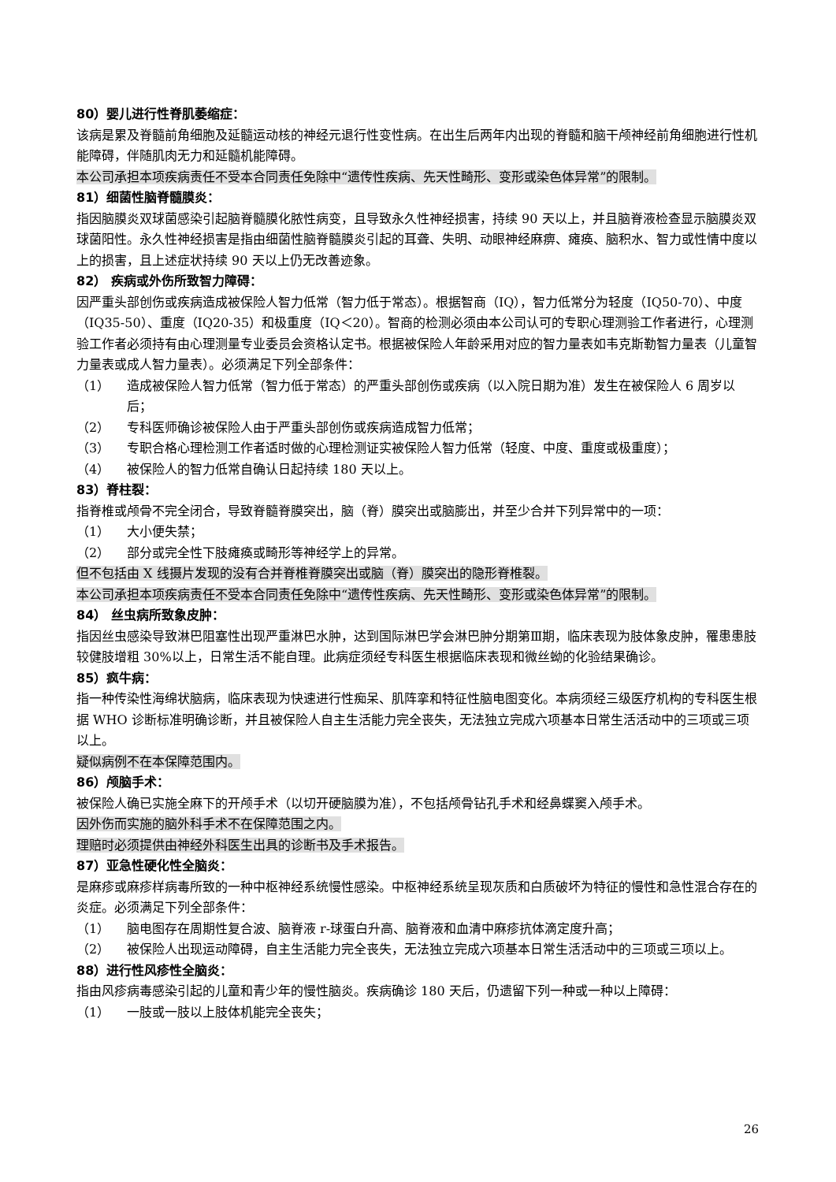80）婴儿进行性脊肌萎缩症：
该病是累及脊髓前角细胞及延髓运动核的神经元退行性变性病。在出生后两年内出现的脊髓和脑干颅神经前角细胞进行性机能障碍，伴随肌肉无力和延髓机能障碍。
本公司承担本项疾病责任不受本合同责任免除中“遗传性疾病、先天性畸形、变形或染色体异常”的限制。
81）细菌性脑脊髓膜炎：
指因脑膜炎双球菌感染引起脑脊髓膜化脓性病变，且导致永久性神经损害，持续 90 天以上，并且脑脊液检查显示脑膜炎双球菌阳性。永久性神经损害是指由细菌性脑脊髓膜炎引起的耳聋、失明、动眼神经麻痹、瘫痪、脑积水、智力或性情中度以上的损害，且上述症状持续 90 天以上仍无改善迹象。
82） 疾病或外伤所致智力障碍：
因严重头部创伤或疾病造成被保险人智力低常（智力低于常态）。根据智商（IQ），智力低常分为轻度（IQ50-70）、中度（IQ35-50）、重度（IQ20-35）和极重度（IQ＜20）。智商的检测必须由本公司认可的专职心理测验工作者进行，心理测验工作者必须持有由心理测量专业委员会资格认定书。根据被保险人年龄采用对应的智力量表如韦克斯勒智力量表（儿童智力量表或成人智力量表）。必须满足下列全部条件：
（1） 造成被保险人智力低常（智力低于常态）的严重头部创伤或疾病（以入院日期为准）发生在被保险人 6 周岁以后；
（2） 专科医师确诊被保险人由于严重头部创伤或疾病造成智力低常；
（3） 专职合格心理检测工作者适时做的心理检测证实被保险人智力低常（轻度、中度、重度或极重度）；
（4） 被保险人的智力低常自确认日起持续 180 天以上。
83）脊柱裂：
指脊椎或颅骨不完全闭合，导致脊髓脊膜突出，脑（脊）膜突出或脑膨出，并至少合并下列异常中的一项：
（1） 大小便失禁；
（2） 部分或完全性下肢瘫痪或畸形等神经学上的异常。
但不包括由 X 线摄片发现的没有合并脊椎脊膜突出或脑（脊）膜突出的隐形脊椎裂。
本公司承担本项疾病责任不受本合同责任免除中“遗传性疾病、先天性畸形、变形或染色体异常”的限制。
84） 丝虫病所致象皮肿：
指因丝虫感染导致淋巴阻塞性出现严重淋巴水肿，达到国际淋巴学会淋巴肿分期第Ⅲ期，临床表现为肢体象皮肿，罹患患肢较健肢增粗 30%以上，日常生活不能自理。此病症须经专科医生根据临床表现和微丝蚴的化验结果确诊。
85）疯牛病：
指一种传染性海绵状脑病，临床表现为快速进行性痴呆、肌阵挛和特征性脑电图变化。本病须经三级医疗机构的专科医生根据 WHO 诊断标准明确诊断，并且被保险人自主生活能力完全丧失，无法独立完成六项基本日常生活活动中的三项或三项以上。
疑似病例不在本保障范围内。
86）颅脑手术：
被保险人确已实施全麻下的开颅手术（以切开硬脑膜为准），不包括颅骨钻孔手术和经鼻蝶窦入颅手术。
因外伤而实施的脑外科手术不在保障范围之内。
理赔时必须提供由神经外科医生出具的诊断书及手术报告。
87）亚急性硬化性全脑炎：
是麻疹或麻疹样病毒所致的一种中枢神经系统慢性感染。中枢神经系统呈现灰质和白质破坏为特征的慢性和急性混合存在的炎症。必须满足下列全部条件：
（1） 脑电图存在周期性复合波、脑脊液 r-球蛋白升高、脑脊液和血清中麻疹抗体滴定度升高；
（2） 被保险人出现运动障碍，自主生活能力完全丧失，无法独立完成六项基本日常生活活动中的三项或三项以上。
88）进行性风疹性全脑炎：
指由风疹病毒感染引起的儿童和青少年的慢性脑炎。疾病确诊 180 天后，仍遗留下列一种或一种以上障碍：
（1） 一肢或一肢以上肢体机能完全丧失；
26